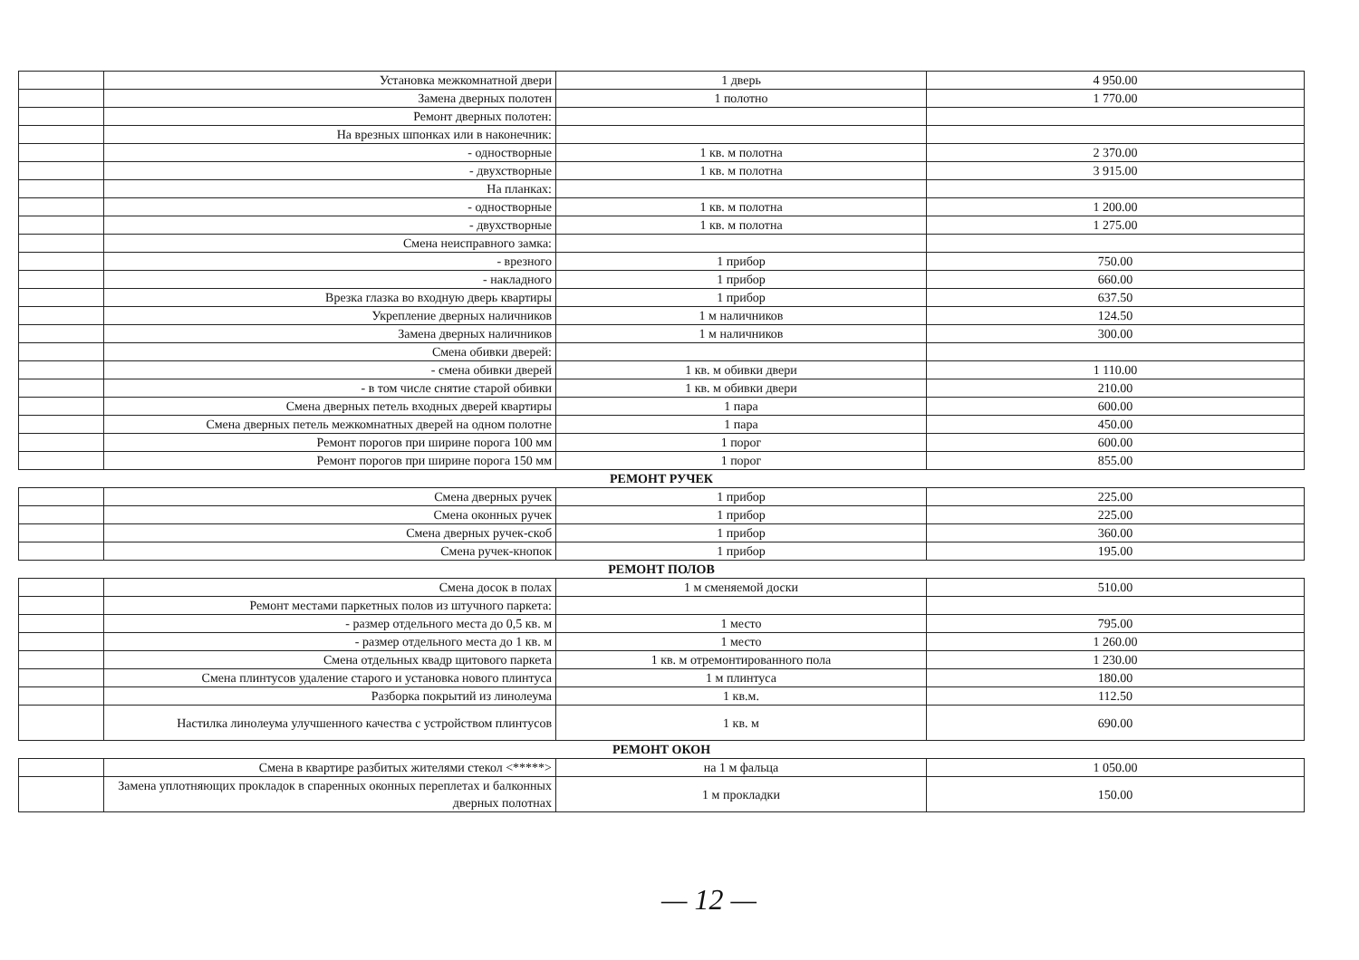| | Установка межкомнатной двери | 1 дверь | 4 950.00 |
| | Замена дверных полотен | 1 полотно | 1 770.00 |
| | Ремонт дверных полотен: | | |
| | На врезных шпонках или в наконечник: | | |
| | - одностворные | 1 кв. м полотна | 2 370.00 |
| | - двухстворные | 1 кв. м полотна | 3 915.00 |
| | На планках: | | |
| | - одностворные | 1 кв. м полотна | 1 200.00 |
| | - двухстворные | 1 кв. м полотна | 1 275.00 |
| | Смена неисправного замка: | | |
| | - врезного | 1 прибор | 750.00 |
| | - накладного | 1 прибор | 660.00 |
| | Врезка глазка во входную дверь квартиры | 1 прибор | 637.50 |
| | Укрепление дверных наличников | 1 м наличников | 124.50 |
| | Замена дверных наличников | 1 м наличников | 300.00 |
| | Смена обивки дверей: | | |
| | - смена обивки дверей | 1 кв. м обивки двери | 1 110.00 |
| | - в том числе снятие старой обивки | 1 кв. м обивки двери | 210.00 |
| | Смена дверных петель входных дверей квартиры | 1 пара | 600.00 |
| | Смена дверных петель межкомнатных дверей на одном полотне | 1 пара | 450.00 |
| | Ремонт порогов при ширине порога 100 мм | 1 порог | 600.00 |
| | Ремонт порогов при ширине порога 150 мм | 1 порог | 855.00 |
| РЕМОНТ РУЧЕК | | | |
| | Смена дверных ручек | 1 прибор | 225.00 |
| | Смена оконных ручек | 1 прибор | 225.00 |
| | Смена дверных ручек-скоб | 1 прибор | 360.00 |
| | Смена ручек-кнопок | 1 прибор | 195.00 |
| РЕМОНТ ПОЛОВ | | | |
| | Смена досок в полах | 1 м сменяемой доски | 510.00 |
| | Ремонт местами паркетных полов из штучного паркета: | | |
| | - размер отдельного места до 0,5 кв. м | 1 место | 795.00 |
| | - размер отдельного места до 1 кв. м | 1 место | 1 260.00 |
| | Смена отдельных квадр щитового паркета | 1 кв. м отремонтированного пола | 1 230.00 |
| | Смена плинтусов удаление старого и установка нового плинтуса | 1 м плинтуса | 180.00 |
| | Разборка покрытий из линолеума | 1 кв.м. | 112.50 |
| | Настилка линолеума улучшенного качества с устройством плинтусов | 1 кв. м | 690.00 |
| РЕМОНТ ОКОН | | | |
| | Смена в квартире разбитых жителями стекол <*****> | на 1 м фальца | 1 050.00 |
| | Замена уплотняющих прокладок в спаренных оконных переплетах и балконных дверных полотнах | 1 м прокладки | 150.00 |
— 12 —